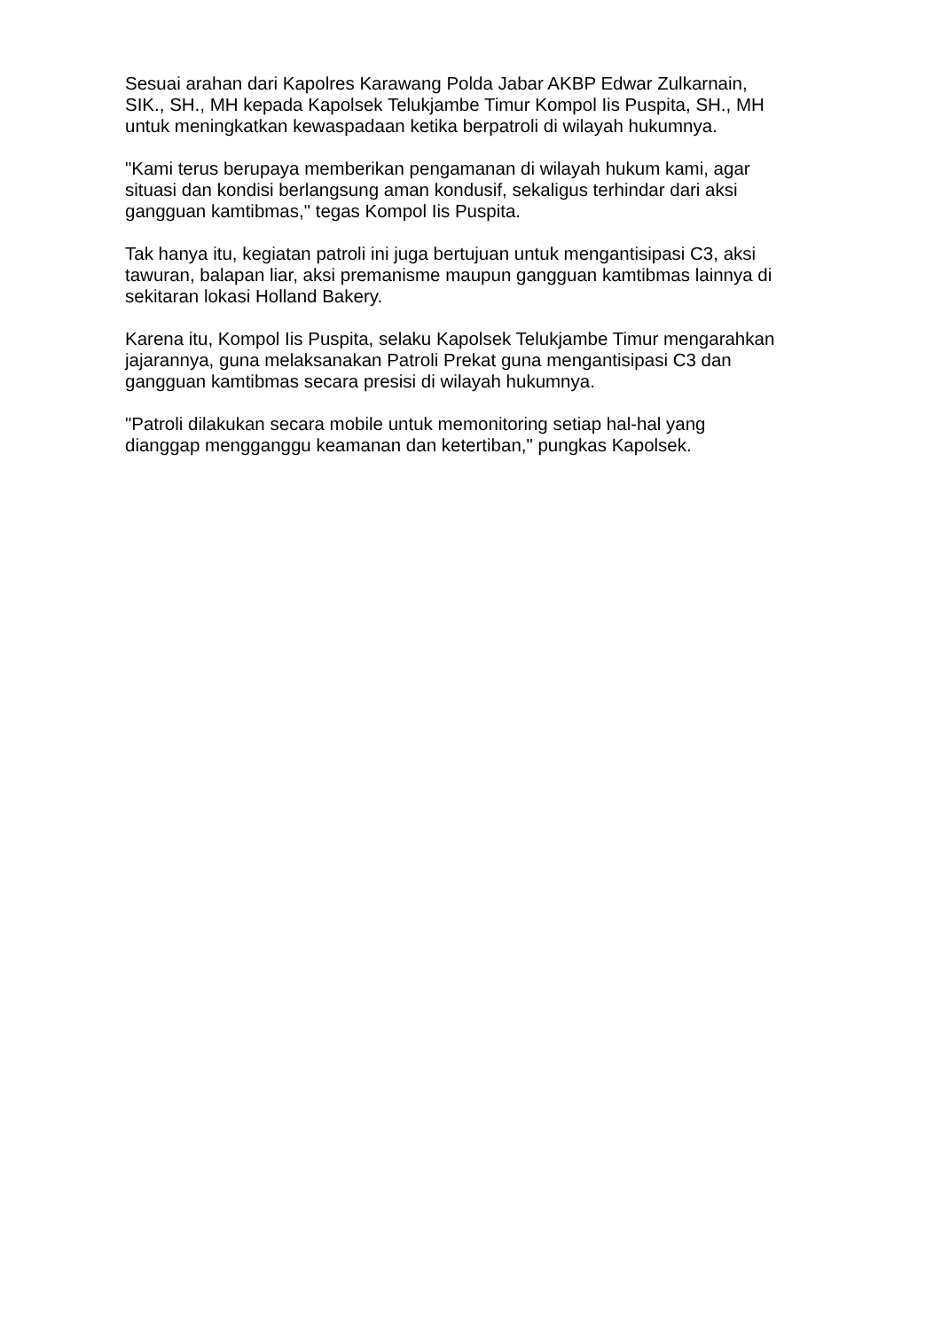Sesuai arahan dari Kapolres Karawang Polda Jabar AKBP Edwar Zulkarnain,
SIK., SH., MH kepada Kapolsek Telukjambe Timur Kompol Iis Puspita, SH., MH
untuk meningkatkan kewaspadaan ketika berpatroli di wilayah hukumnya.
"Kami terus berupaya memberikan pengamanan di wilayah hukum kami, agar
situasi dan kondisi berlangsung aman kondusif, sekaligus terhindar dari aksi
gangguan kamtibmas," tegas Kompol Iis Puspita.
Tak hanya itu, kegiatan patroli ini juga bertujuan untuk mengantisipasi C3, aksi
tawuran, balapan liar, aksi premanisme maupun gangguan kamtibmas lainnya di
sekitaran lokasi Holland Bakery.
Karena itu, Kompol Iis Puspita, selaku Kapolsek Telukjambe Timur mengarahkan
jajarannya, guna melaksanakan Patroli Prekat guna mengantisipasi C3 dan
gangguan kamtibmas secara presisi di wilayah hukumnya.
"Patroli dilakukan secara mobile untuk memonitoring setiap hal-hal yang
dianggap mengganggu keamanan dan ketertiban," pungkas Kapolsek.